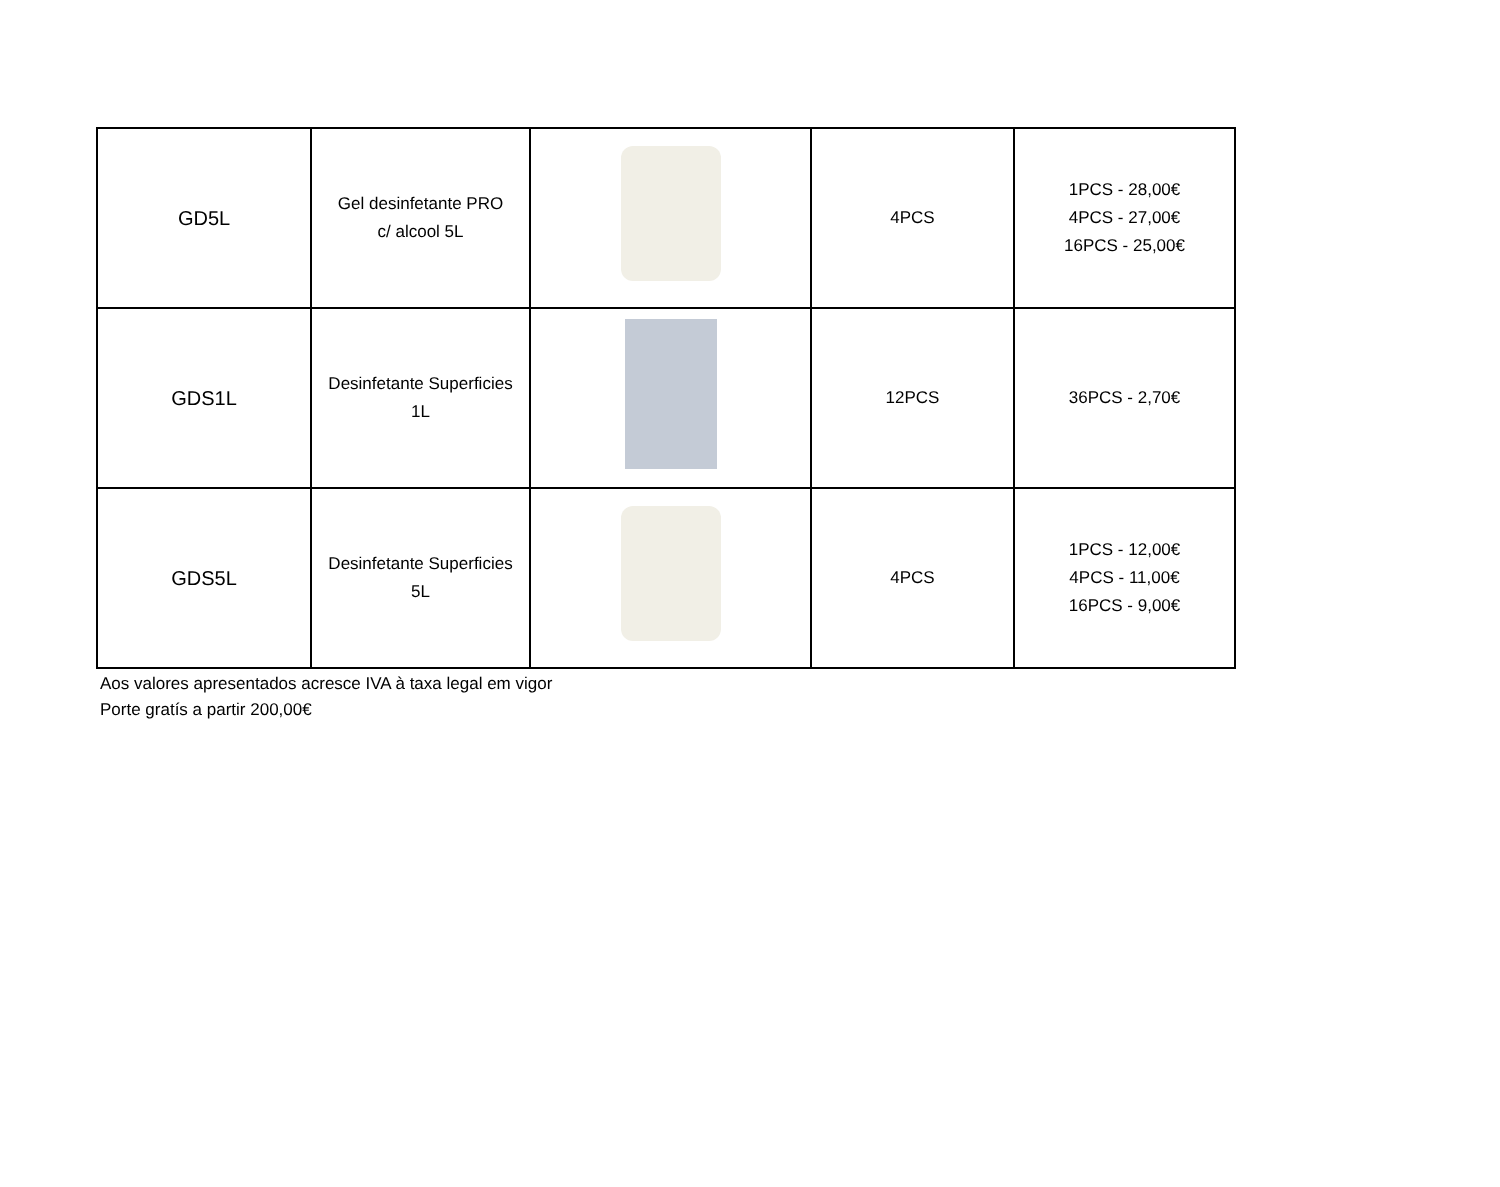| GD5L | Gel desinfetante PRO c/ alcool 5L | | 4PCS | 1PCS - 28,00€ 4PCS - 27,00€ 16PCS - 25,00€ |
| GDS1L | Desinfetante Superficies 1L | | 12PCS | 36PCS - 2,70€ |
| GDS5L | Desinfetante Superficies 5L | | 4PCS | 1PCS - 12,00€ 4PCS - 11,00€ 16PCS - 9,00€ |
Aos valores apresentados acresce IVA à taxa legal em vigor
Porte gratís a partir 200,00€